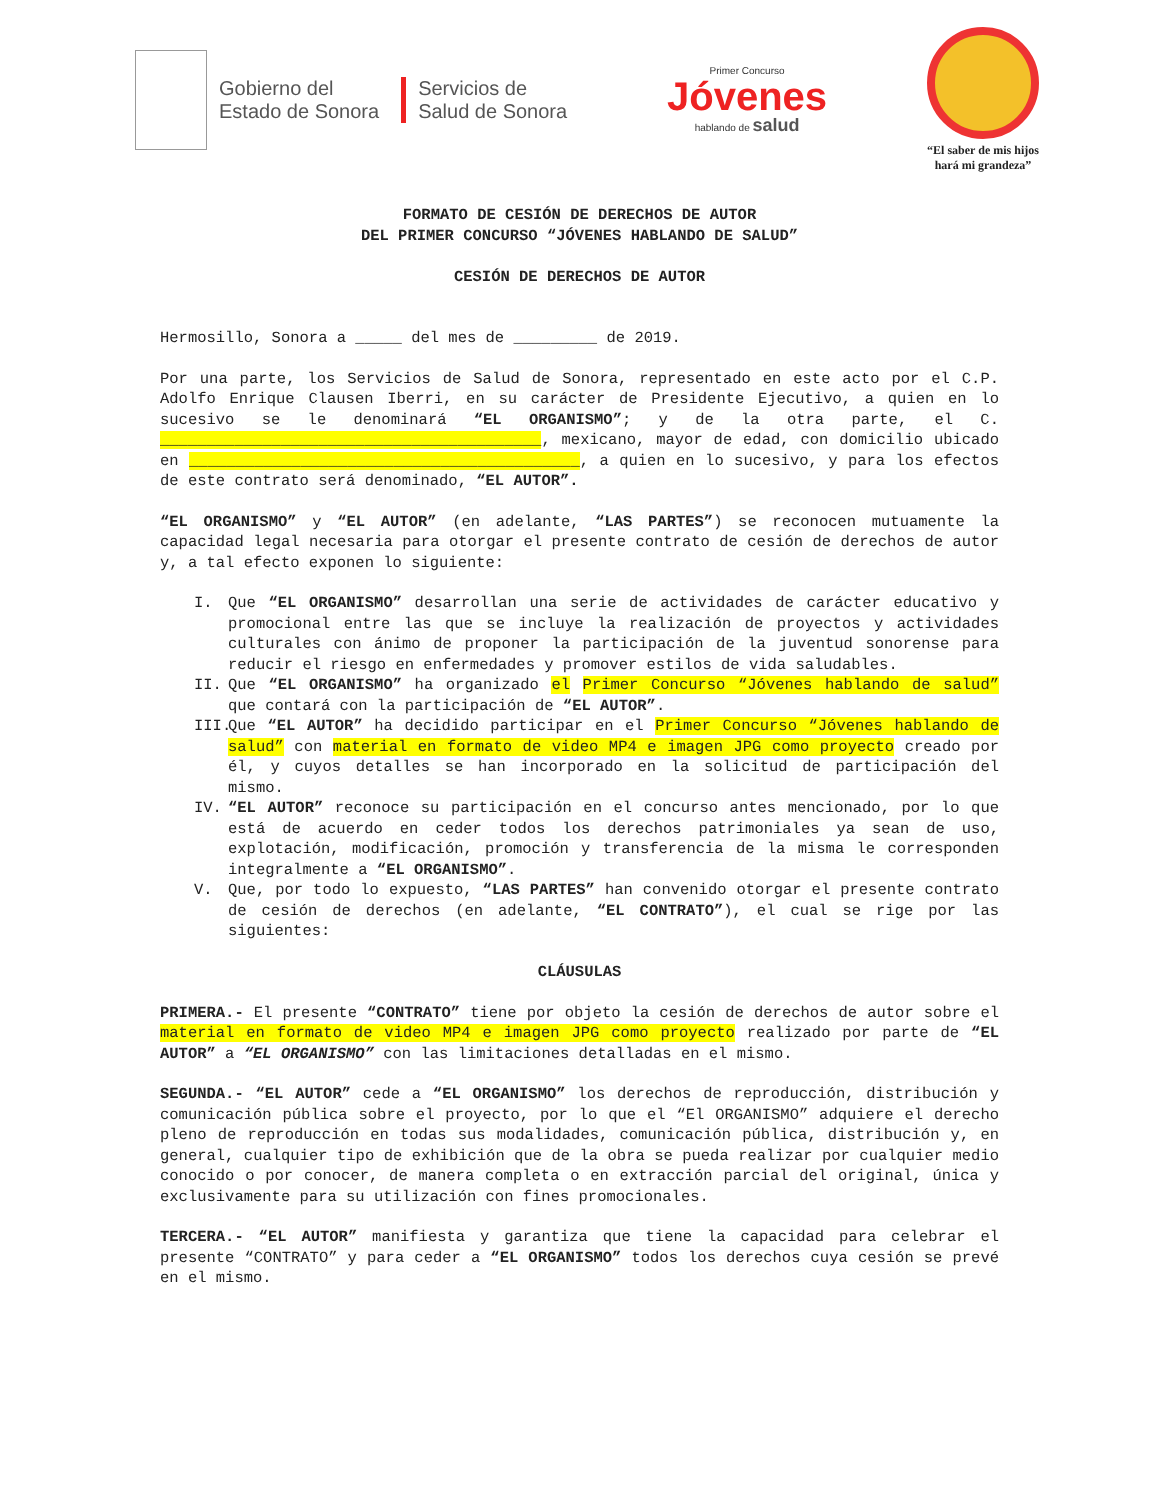Gobierno del
Estado de Sonora
Servicios de
Salud de Sonora
Primer Concurso
Jóvenes
hablando de salud
“El saber de mis hijos
hará mi grandeza”
FORMATO DE CESIÓN DE DERECHOS DE AUTOR
DEL PRIMER CONCURSO “JÓVENES HABLANDO DE SALUD”
CESIÓN DE DERECHOS DE AUTOR
Hermosillo, Sonora a _____ del mes de _________ de 2019.
Por una parte, los Servicios de Salud de Sonora, representado en este acto por el C.P. Adolfo Enrique Clausen Iberri, en su carácter de Presidente Ejecutivo, a quien en lo sucesivo se le denominará “EL ORGANISMO”; y de la otra parte, el C. _________________________________________, mexicano, mayor de edad, con domicilio ubicado en __________________________________________, a quien en lo sucesivo, y para los efectos de este contrato será denominado, “EL AUTOR”.
“EL ORGANISMO” y “EL AUTOR” (en adelante, “LAS PARTES”) se reconocen mutuamente la capacidad legal necesaria para otorgar el presente contrato de cesión de derechos de autor y, a tal efecto exponen lo siguiente:
I. Que “EL ORGANISMO” desarrollan una serie de actividades de carácter educativo y promocional entre las que se incluye la realización de proyectos y actividades culturales con ánimo de proponer la participación de la juventud sonorense para reducir el riesgo en enfermedades y promover estilos de vida saludables.
II. Que “EL ORGANISMO” ha organizado el Primer Concurso “Jóvenes hablando de salud” que contará con la participación de “EL AUTOR”.
III. Que “EL AUTOR” ha decidido participar en el Primer Concurso “Jóvenes hablando de salud” con material en formato de video MP4 e imagen JPG como proyecto creado por él, y cuyos detalles se han incorporado en la solicitud de participación del mismo.
IV. “EL AUTOR” reconoce su participación en el concurso antes mencionado, por lo que está de acuerdo en ceder todos los derechos patrimoniales ya sean de uso, explotación, modificación, promoción y transferencia de la misma le corresponden integralmente a “EL ORGANISMO”.
V. Que, por todo lo expuesto, “LAS PARTES” han convenido otorgar el presente contrato de cesión de derechos (en adelante, “EL CONTRATO”), el cual se rige por las siguientes:
CLÁUSULAS
PRIMERA.- El presente “CONTRATO” tiene por objeto la cesión de derechos de autor sobre el material en formato de video MP4 e imagen JPG como proyecto realizado por parte de “EL AUTOR” a “EL ORGANISMO” con las limitaciones detalladas en el mismo.
SEGUNDA.- “EL AUTOR” cede a “EL ORGANISMO” los derechos de reproducción, distribución y comunicación pública sobre el proyecto, por lo que el “El ORGANISMO” adquiere el derecho pleno de reproducción en todas sus modalidades, comunicación pública, distribución y, en general, cualquier tipo de exhibición que de la obra se pueda realizar por cualquier medio conocido o por conocer, de manera completa o en extracción parcial del original, única y exclusivamente para su utilización con fines promocionales.
TERCERA.- “EL AUTOR” manifiesta y garantiza que tiene la capacidad para celebrar el presente “CONTRATO” y para ceder a “EL ORGANISMO” todos los derechos cuya cesión se prevé en el mismo.